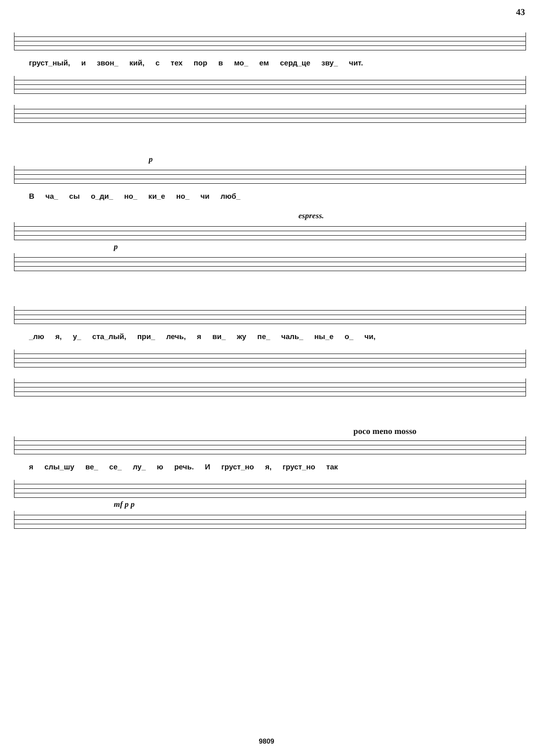43
груст_ный, и звон_ кий, с тех пор в мо_ ем серд_це зву_ чит.
p
В ча_ сы о_ди_ но_ ки_е но_ чи люб_
espress.
p
_лю я, у_ ста_лый, при_ лечь, я ви_ жу пе_ чаль_ ны_е о_ чи,
poco meno mosso
я слы_шу ве_ се_ лу_ ю речь. И груст_но я, груст_но так
mf p p
9809